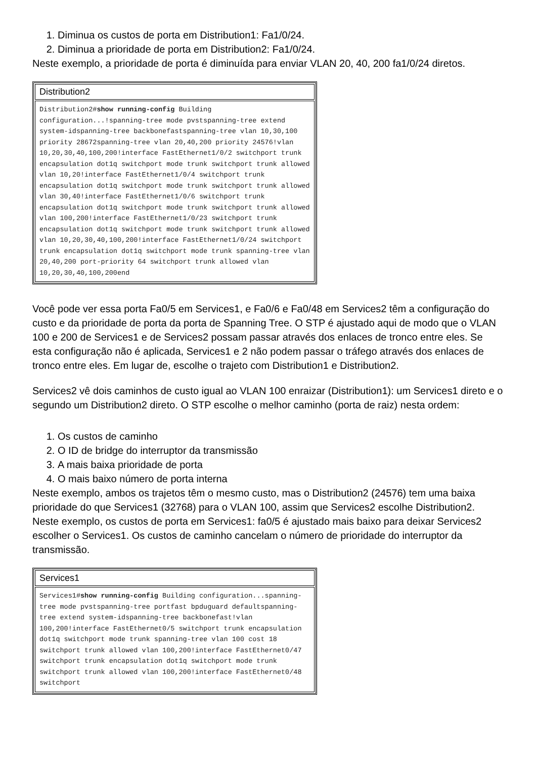1. Diminua os custos de porta em Distribution1: Fa1/0/24.
2. Diminua a prioridade de porta em Distribution2: Fa1/0/24.
Neste exemplo, a prioridade de porta é diminuída para enviar VLAN 20, 40, 200 fa1/0/24 diretos.
| Distribution2 |
| --- |
| Distribution2# show running-config Building configuration...!spanning-tree mode pvstspanning-tree extend system-idspanning-tree backbonefastspanning-tree vlan 10,30,100 priority 28672spanning-tree vlan 20,40,200 priority 24576!vlan 10,20,30,40,100,200!interface FastEthernet1/0/2 switchport trunk encapsulation dot1q switchport mode trunk switchport trunk allowed vlan 10,20!interface FastEthernet1/0/4 switchport trunk encapsulation dot1q switchport mode trunk switchport trunk allowed vlan 30,40!interface FastEthernet1/0/6 switchport trunk encapsulation dot1q switchport mode trunk switchport trunk allowed vlan 100,200!interface FastEthernet1/0/23 switchport trunk encapsulation dot1q switchport mode trunk switchport trunk allowed vlan 10,20,30,40,100,200!interface FastEthernet1/0/24 switchport trunk encapsulation dot1q switchport mode trunk spanning-tree vlan 20,40,200 port-priority 64 switchport trunk allowed vlan 10,20,30,40,100,200end |
Você pode ver essa porta Fa0/5 em Services1, e Fa0/6 e Fa0/48 em Services2 têm a configuração do custo e da prioridade de porta da porta de Spanning Tree. O STP é ajustado aqui de modo que o VLAN 100 e 200 de Services1 e de Services2 possam passar através dos enlaces de tronco entre eles. Se esta configuração não é aplicada, Services1 e 2 não podem passar o tráfego através dos enlaces de tronco entre eles. Em lugar de, escolhe o trajeto com Distribution1 e Distribution2.
Services2 vê dois caminhos de custo igual ao VLAN 100 enraizar (Distribution1): um Services1 direto e o segundo um Distribution2 direto. O STP escolhe o melhor caminho (porta de raiz) nesta ordem:
1. Os custos de caminho
2. O ID de bridge do interruptor da transmissão
3. A mais baixa prioridade de porta
4. O mais baixo número de porta interna
Neste exemplo, ambos os trajetos têm o mesmo custo, mas o Distribution2 (24576) tem uma baixa prioridade do que Services1 (32768) para o VLAN 100, assim que Services2 escolhe Distribution2. Neste exemplo, os custos de porta em Services1: fa0/5 é ajustado mais baixo para deixar Services2 escolher o Services1. Os custos de caminho cancelam o número de prioridade do interruptor da transmissão.
| Services1 |
| --- |
| Services1# show running-config Building configuration...spanning-tree mode pvstspanning-tree portfast bpduguard defaultspanning-tree extend system-idspanning-tree backbonefast!vlan 100,200!interface FastEthernet0/5 switchport trunk encapsulation dot1q switchport mode trunk spanning-tree vlan 100 cost 18 switchport trunk allowed vlan 100,200!interface FastEthernet0/47 switchport trunk encapsulation dot1q switchport mode trunk switchport trunk allowed vlan 100,200!interface FastEthernet0/48 switchport |